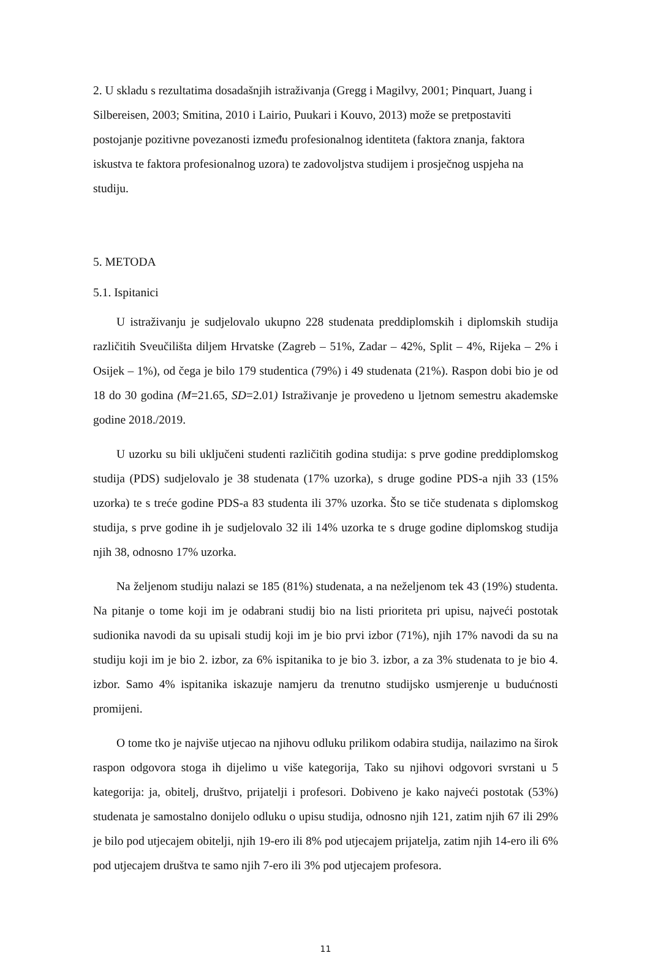2. U skladu s rezultatima dosadašnjih istraživanja (Gregg i Magilvy, 2001; Pinquart, Juang i Silbereisen, 2003; Smitina, 2010 i Lairio, Puukari i Kouvo, 2013) može se pretpostaviti postojanje pozitivne povezanosti između profesionalnog identiteta (faktora znanja, faktora iskustva te faktora profesionalnog uzora) te zadovoljstva studijem i prosječnog uspjeha na studiju.
5. METODA
5.1. Ispitanici
U istraživanju je sudjelovalo ukupno 228 studenata preddiplomskih i diplomskih studija različitih Sveučilišta diljem Hrvatske (Zagreb – 51%, Zadar – 42%, Split – 4%, Rijeka – 2% i Osijek – 1%), od čega je bilo 179 studentica (79%) i 49 studenata (21%). Raspon dobi bio je od 18 do 30 godina (M=21.65, SD=2.01) Istraživanje je provedeno u ljetnom semestru akademske godine 2018./2019.
U uzorku su bili uključeni studenti različitih godina studija: s prve godine preddiplomskog studija (PDS) sudjelovalo je 38 studenata (17% uzorka), s druge godine PDS-a njih 33 (15% uzorka) te s treće godine PDS-a 83 studenta ili 37% uzorka. Što se tiče studenata s diplomskog studija, s prve godine ih je sudjelovalo 32 ili 14% uzorka te s druge godine diplomskog studija njih 38, odnosno 17% uzorka.
Na željenom studiju nalazi se 185 (81%) studenata, a na neželjenom tek 43 (19%) studenta. Na pitanje o tome koji im je odabrani studij bio na listi prioriteta pri upisu, najveći postotak sudionika navodi da su upisali studij koji im je bio prvi izbor (71%), njih 17% navodi da su na studiju koji im je bio 2. izbor, za 6% ispitanika to je bio 3. izbor, a za 3% studenata to je bio 4. izbor. Samo 4% ispitanika iskazuje namjeru da trenutno studijsko usmjerenje u budućnosti promijeni.
O tome tko je najviše utjecao na njihovu odluku prilikom odabira studija, nailazimo na širok raspon odgovora stoga ih dijelimo u više kategorija, Tako su njihovi odgovori svrstani u 5 kategorija: ja, obitelj, društvo, prijatelji i profesori. Dobiveno je kako najveći postotak (53%) studenata je samostalno donijelo odluku o upisu studija, odnosno njih 121, zatim njih 67 ili 29% je bilo pod utjecajem obitelji, njih 19-ero ili 8% pod utjecajem prijatelja, zatim njih 14-ero ili 6% pod utjecajem društva te samo njih 7-ero ili 3% pod utjecajem profesora.
11